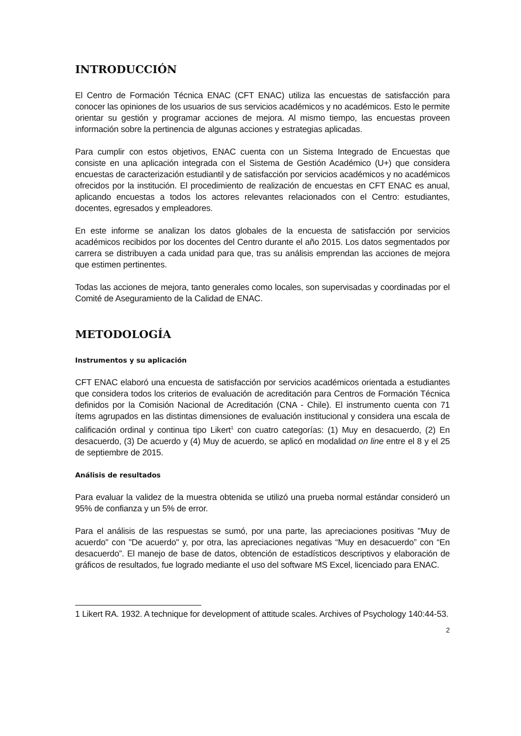INTRODUCCIÓN
El Centro de Formación Técnica ENAC (CFT ENAC) utiliza las encuestas de satisfacción para conocer las opiniones de los usuarios de sus servicios académicos y no académicos. Esto le permite orientar su gestión y programar acciones de mejora. Al mismo tiempo, las encuestas proveen información sobre la pertinencia de algunas acciones y estrategias aplicadas.
Para cumplir con estos objetivos, ENAC cuenta con un Sistema Integrado de Encuestas que consiste en una aplicación integrada con el Sistema de Gestión Académico (U+) que considera encuestas de caracterización estudiantil y de satisfacción por servicios académicos y no académicos ofrecidos por la institución. El procedimiento de realización de encuestas en CFT ENAC es anual, aplicando encuestas a todos los actores relevantes relacionados con el Centro: estudiantes, docentes, egresados y empleadores.
En este informe se analizan los datos globales de la encuesta de satisfacción por servicios académicos recibidos por los docentes del Centro durante el año 2015. Los datos segmentados por carrera se distribuyen a cada unidad para que, tras su análisis emprendan las acciones de mejora que estimen pertinentes.
Todas las acciones de mejora, tanto generales como locales, son supervisadas y coordinadas por el Comité de Aseguramiento de la Calidad de ENAC.
METODOLOGÍA
Instrumentos y su aplicación
CFT ENAC elaboró una encuesta de satisfacción por servicios académicos orientada a estudiantes que considera todos los criterios de evaluación de acreditación para Centros de Formación Técnica definidos por la Comisión Nacional de Acreditación (CNA - Chile). El instrumento cuenta con 71 ítems agrupados en las distintas dimensiones de evaluación institucional y considera una escala de calificación ordinal y continua tipo Likert<sup>1</sup> con cuatro categorías: (1) Muy en desacuerdo, (2) En desacuerdo, (3) De acuerdo y (4) Muy de acuerdo, se aplicó en modalidad on line entre el 8 y el 25 de septiembre de 2015.
Análisis de resultados
Para evaluar la validez de la muestra obtenida se utilizó una prueba normal estándar consideró un 95% de confianza y un 5% de error.
Para el análisis de las respuestas se sumó, por una parte, las apreciaciones positivas "Muy de acuerdo" con "De acuerdo" y, por otra, las apreciaciones negativas “Muy en desacuerdo” con “En desacuerdo”. El manejo de base de datos, obtención de estadísticos descriptivos y elaboración de gráficos de resultados, fue logrado mediante el uso del software MS Excel, licenciado para ENAC.
1 Likert RA. 1932. A technique for development of attitude scales. Archives of Psychology 140:44-53.
2